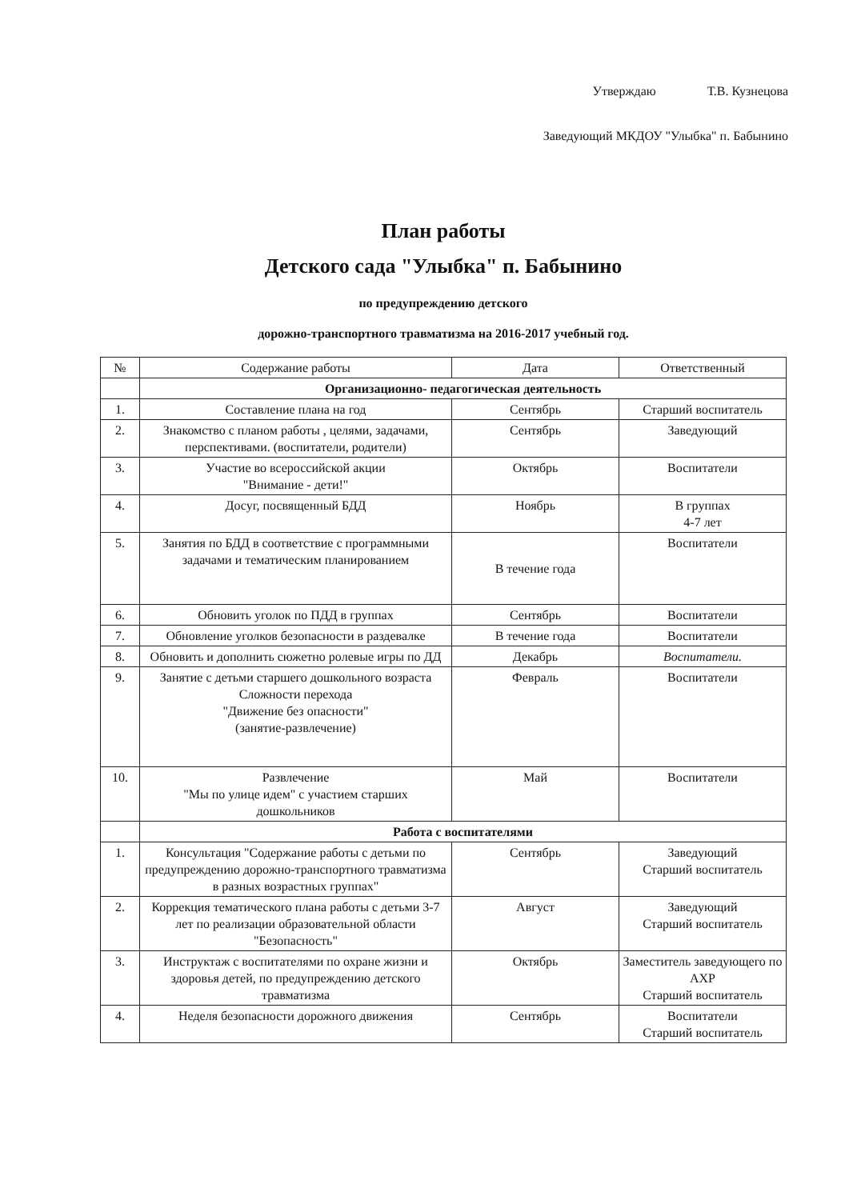Утверждаю Т.В. Кузнецова
Заведующий МКДОУ "Улыбка" п. Бабынино
План работы
Детского сада "Улыбка" п. Бабынино
по предупреждению детского
дорожно-транспортного травматизма на 2016-2017 учебный год.
| № | Содержание работы | Дата | Ответственный |
| --- | --- | --- | --- |
| | Организационно- педагогическая деятельность | | |
| 1. | Составление плана на год | Сентябрь | Старший воспитатель |
| 2. | Знакомство с планом работы , целями, задачами, перспективами. (воспитатели, родители) | Сентябрь | Заведующий |
| 3. | Участие во всероссийской акции "Внимание - дети!" | Октябрь | Воспитатели |
| 4. | Досуг, посвященный БДД | Ноябрь | В группах 4-7 лет |
| 5. | Занятия по БДД в соответствие с программными задачами и тематическим планированием | В течение года | Воспитатели |
| 6. | Обновить уголок по ПДД в группах | Сентябрь | Воспитатели |
| 7. | Обновление уголков безопасности в раздевалке | В течение года | Воспитатели |
| 8. | Обновить и дополнить сюжетно ролевые игры по ДД | Декабрь | Воспитатели. |
| 9. | Занятие с детьми старшего дошкольного возраста Сложности перехода "Движение без опасности" (занятие-развлечение) | Февраль | Воспитатели |
| 10. | Развлечение "Мы по улице идем" с участием старших дошкольников | Май | Воспитатели |
| | Работа с воспитателями | | |
| 1. | Консультация "Содержание работы с детьми по предупреждению дорожно-транспортного травматизма в разных возрастных группах" | Сентябрь | Заведующий Старший воспитатель |
| 2. | Коррекция тематического плана работы с детьми 3-7 лет по реализации образовательной области "Безопасность" | Август | Заведующий Старший воспитатель |
| 3. | Инструктаж с воспитателями по охране жизни и здоровья детей, по предупреждению детского травматизма | Октябрь | Заместитель заведующего по АХР Старший воспитатель |
| 4. | Неделя безопасности дорожного движения | Сентябрь | Воспитатели Старший воспитатель |